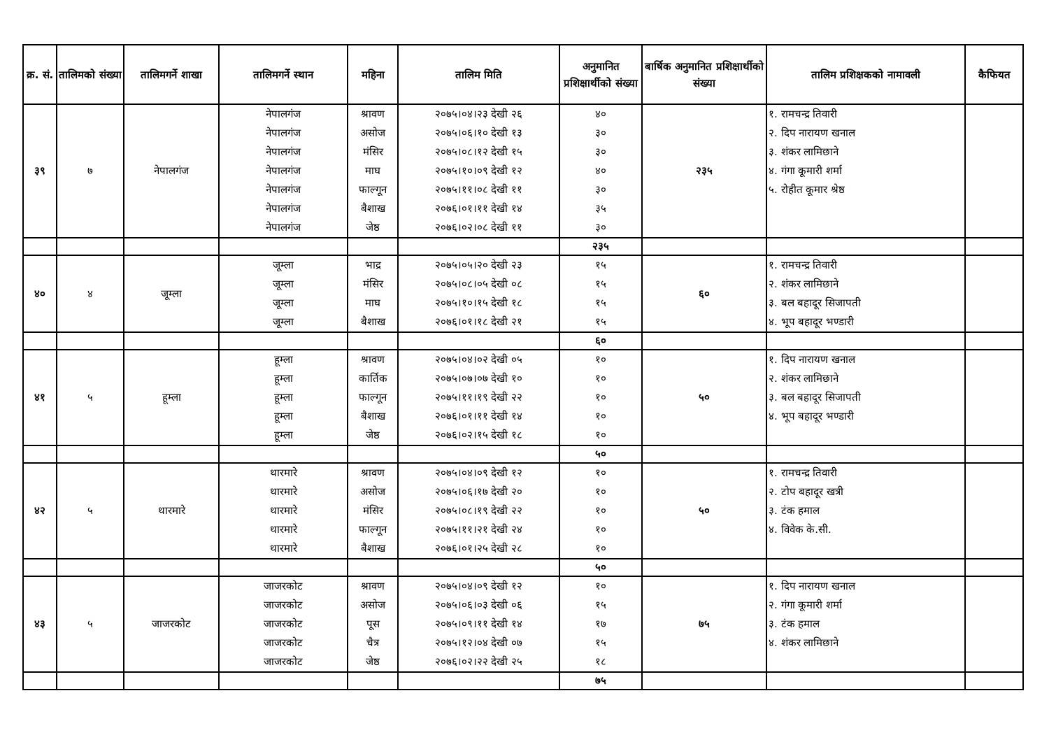| क्र. सं. | तालिमको संख्या | तालिमगर्ने शाखा | तालिमगर्ने स्थान | महिना | तालिम मिति | अनुमानित प्रशिक्षार्थीको संख्या | बार्षिक अनुमानित प्रशिक्षार्थीको संख्या | तालिम प्रशिक्षकको नामावली | कैफियत |
| --- | --- | --- | --- | --- | --- | --- | --- | --- | --- |
| ३९ | ७ | नेपालगंज | नेपालगंज नेपालगंज नेपालगंज नेपालगंज नेपालगंज नेपालगंज नेपालगंज | श्रावण असोज मंसिर माघ फाल्गून बैशाख जेष्ठ | २०७५।०४।२३ देखी २६ २०७५।०६।१० देखी १३ २०७५।०८।१२ देखी १५ २०७५।१०।०९ देखी १२ २०७५।११।०८ देखी ११ २०७६।०१।११ देखी १४ २०७६।०२।०८ देखी ११ | ४० ३० ३० ४० ३० ३५ ३० | २३५ | १. रामचन्द्र तिवारी २. दिप नारायण खनाल ३. शंकर लामिछाने ४. गंगा कूमारी शर्मा ५. रोहीत कूमार श्रेष्ठ | |
| | | | | | | २३५ | | | |
| ४० | ४ | जूम्ला | जूम्ला जूम्ला जूम्ला जूम्ला | भाद्र मंसिर माघ बैशाख | २०७५।०५।२० देखी २३ २०७५।०८।०५ देखी ०८ २०७५।१०।१५ देखी १८ २०७६।०१।१८ देखी २१ | १५ १५ १५ १५ | ६० | १. रामचन्द्र तिवारी २. शंकर लामिछाने ३. बल बहादूर सिजापती ४. भूप बहादूर भण्डारी | |
| | | | | | | ६० | | | |
| ४१ | ५ | हूम्ला | हूम्ला हूम्ला हूम्ला हूम्ला हूम्ला | श्रावण कार्तिक फाल्गून बैशाख जेष्ठ | २०७५।०४।०२ देखी ०५ २०७५।०७।०७ देखी १० २०७५।११।१९ देखी २२ २०७६।०१।११ देखी १४ २०७६।०२।१५ देखी १८ | १० १० १० १० १० | ५० | १. दिप नारायण खनाल २. शंकर लामिछाने ३. बल बहादूर सिजापती ४. भूप बहादूर भण्डारी | |
| | | | | | | ५० | | | |
| ४२ | ५ | थारमारे | थारमारे थारमारे थारमारे थारमारे थारमारे | श्रावण असोज मंसिर फाल्गून बैशाख | २०७५।०४।०९ देखी १२ २०७५।०६।१७ देखी २० २०७५।०८।१९ देखी २२ २०७५।११।२१ देखी २४ २०७६।०१।२५ देखी २८ | १० १० १० १० १० | ५० | १. रामचन्द्र तिवारी २. टोप बहादूर खत्री ३. टंक हमाल ४. विवेक के.सी. | |
| | | | | | | ५० | | | |
| ४३ | ५ | जाजरकोट | जाजरकोट जाजरकोट जाजरकोट जाजरकोट जाजरकोट | श्रावण असोज पूस चैत्र जेष्ठ | २०७५।०४।०९ देखी १२ २०७५।०६।०३ देखी ०६ २०७५।०९।११ देखी १४ २०७५।१२।०४ देखी ०७ २०७६।०२।२२ देखी २५ | १० १५ १७ १५ १८ | ७५ | १. दिप नारायण खनाल २. गंगा कूमारी शर्मा ३. टंक हमाल ४. शंकर लामिछाने | |
| | | | | | | ७५ | | | |